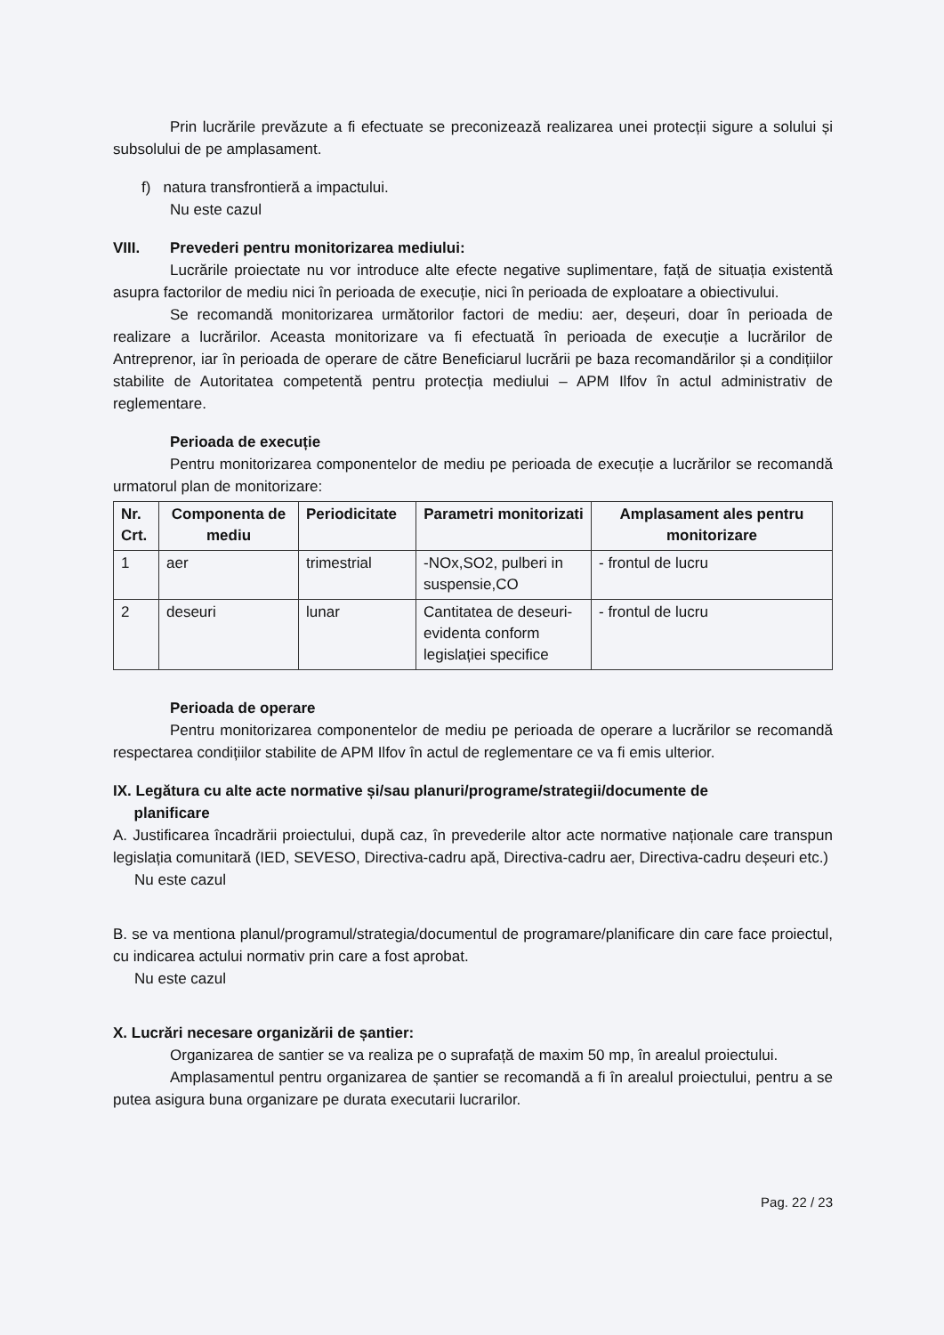Prin lucrările prevăzute a fi efectuate se preconizează realizarea unei protecții sigure a solului și subsolului de pe amplasament.
f) natura transfrontieră a impactului.
Nu este cazul
VIII. Prevederi pentru monitorizarea mediului:
Lucrările proiectate nu vor introduce alte efecte negative suplimentare, față de situația existentă asupra factorilor de mediu nici în perioada de execuție, nici în perioada de exploatare a obiectivului.
Se recomandă monitorizarea următorilor factori de mediu: aer, deșeuri, doar în perioada de realizare a lucrărilor. Aceasta monitorizare va fi efectuată în perioada de execuție a lucrărilor de Antreprenor, iar în perioada de operare de către Beneficiarul lucrării pe baza recomandărilor și a condițiilor stabilite de Autoritatea competentă pentru protecția mediului – APM Ilfov în actul administrativ de reglementare.
Perioada de execuție
Pentru monitorizarea componentelor de mediu pe perioada de execuție a lucrărilor se recomandă urmatorul plan de monitorizare:
| Nr. Crt. | Componenta de mediu | Periodicitate | Parametri monitorizati | Amplasament ales pentru monitorizare |
| --- | --- | --- | --- | --- |
| 1 | aer | trimestrial | -NOx,SO2, pulberi in suspensie,CO | - frontul de lucru |
| 2 | deseuri | lunar | Cantitatea de deseuri-evidenta conform legislației specifice | - frontul de lucru |
Perioada de operare
Pentru monitorizarea componentelor de mediu pe perioada de operare a lucrărilor se recomandă respectarea condițiilor stabilite de APM Ilfov în actul de reglementare ce va fi emis ulterior.
IX. Legătura cu alte acte normative și/sau planuri/programe/strategii/documente de
planificare
A. Justificarea încadrării proiectului, după caz, în prevederile altor acte normative naționale care transpun legislația comunitară (IED, SEVESO, Directiva-cadru apă, Directiva-cadru aer, Directiva-cadru deșeuri etc.)
Nu este cazul
B. se va mentiona planul/programul/strategia/documentul de programare/planificare din care face proiectul, cu indicarea actului normativ prin care a fost aprobat.
Nu este cazul
X. Lucrări necesare organizării de șantier:
Organizarea de santier se va realiza pe o suprafață de maxim 50 mp, în arealul proiectului.
Amplasamentul pentru organizarea de șantier se recomandă a fi în arealul proiectului, pentru a se putea asigura buna organizare pe durata executarii lucrarilor.
Pag. 22 / 23